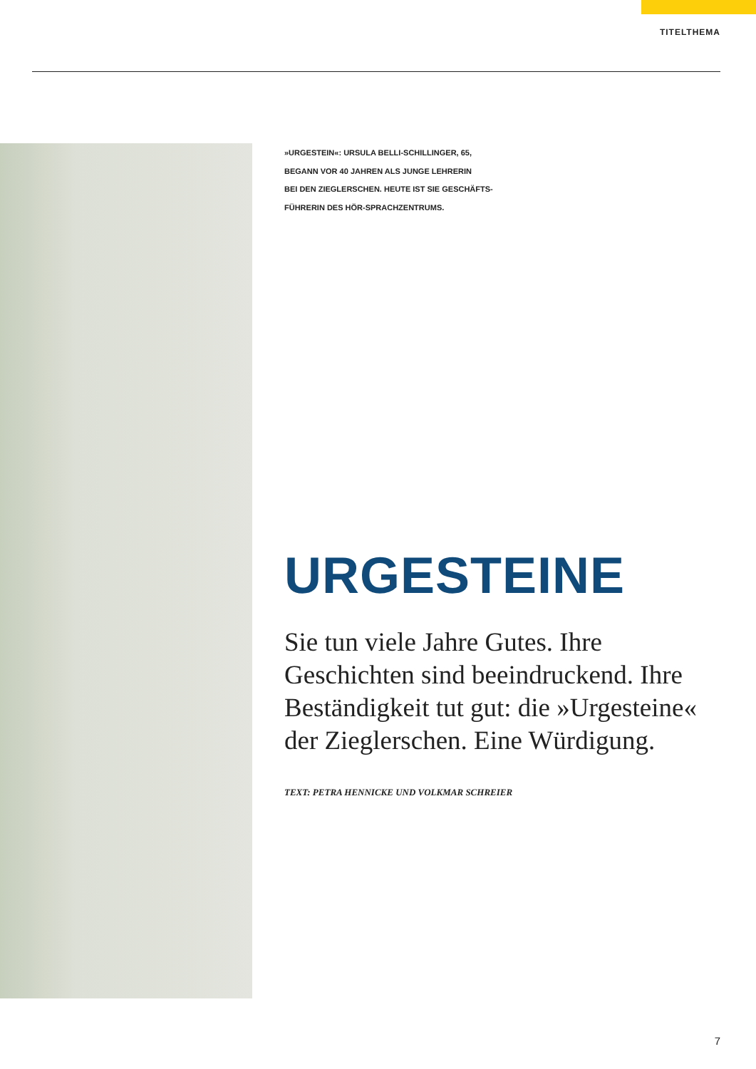TITELTHEMA
»URGESTEIN«: URSULA BELLI-SCHILLINGER, 65,
BEGANN VOR 40 JAHREN ALS JUNGE LEHRERIN
BEI DEN ZIEGLERSCHEN. HEUTE IST SIE GESCHÄFTS-
FÜHRERIN DES HÖR-SPRACHZENTRUMS.
URGESTEINE
Sie tun viele Jahre Gutes. Ihre Geschichten sind beeindruckend. Ihre Beständigkeit tut gut: die »Urgesteine« der Zieglerschen. Eine Würdigung.
TEXT: PETRA HENNICKE UND VOLKMAR SCHREIER
7